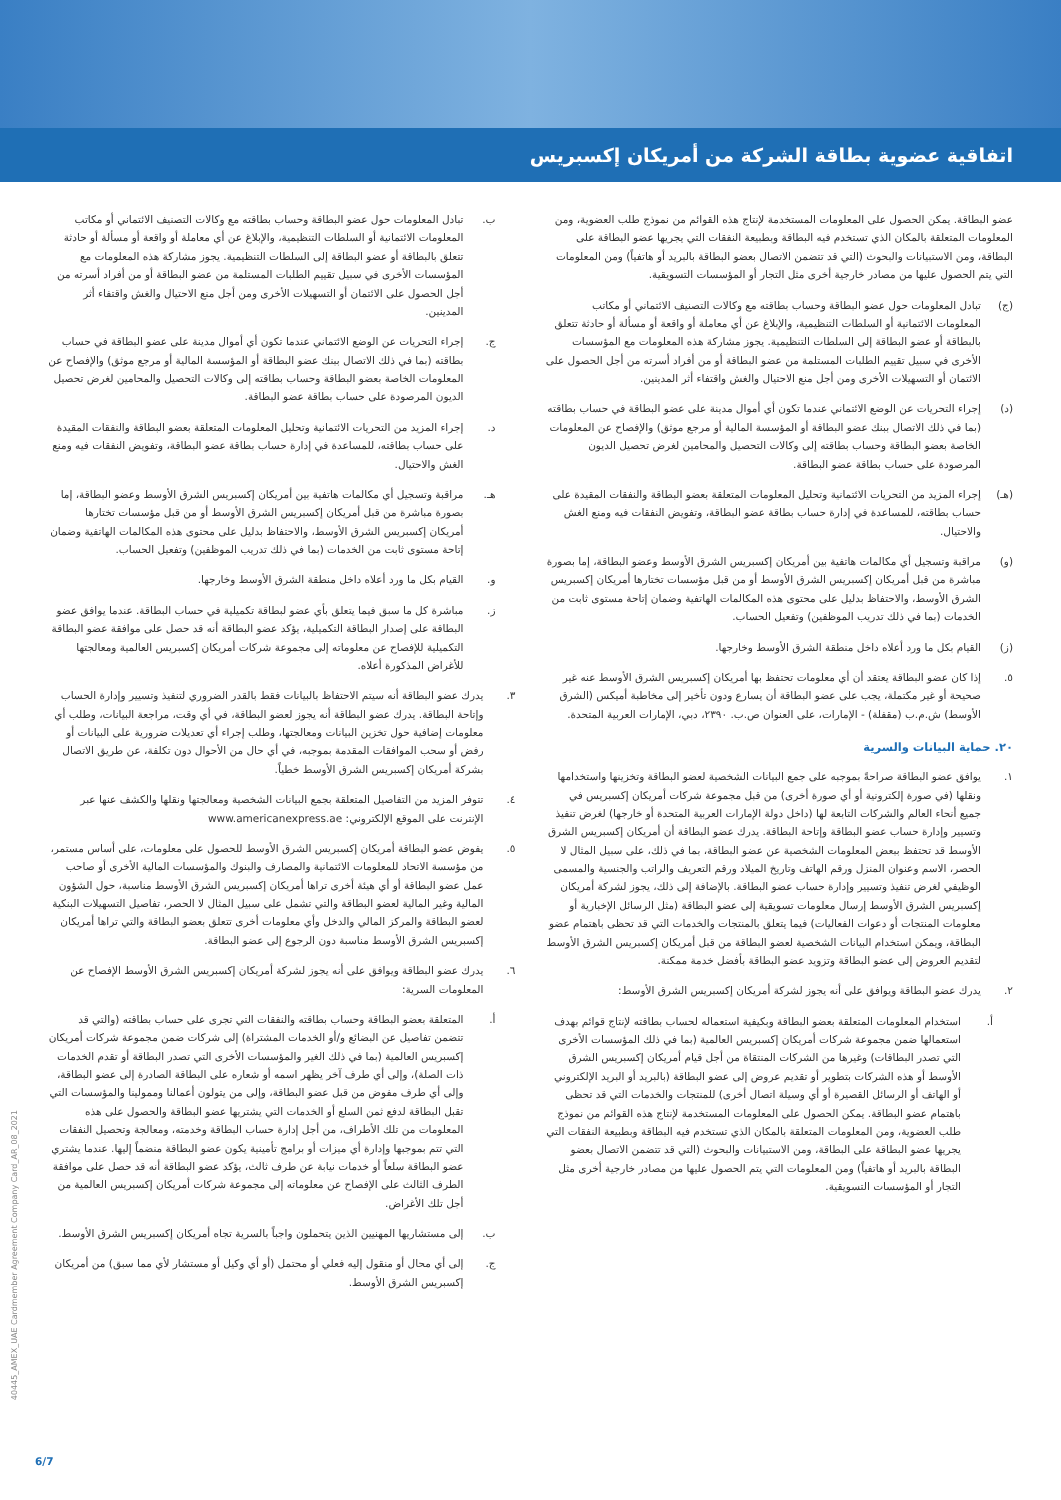اتفاقية عضوية بطاقة الشركة من أمريكان إكسبريس
عضو البطاقة. يمكن الحصول على المعلومات المستخدمة لإنتاج هذه القوائم من نموذج طلب العضوية، ومن المعلومات المتعلقة بالمكان الذي تستخدم فيه البطاقة وبطبيعة النفقات التي يجريها عضو البطاقة على البطاقة، ومن الاستبيانات والبحوث (التي قد تتضمن الاتصال بعضو البطاقة بالبريد أو هاتفياً) ومن المعلومات التي يتم الحصول عليها من مصادر خارجية أخرى مثل التجار أو المؤسسات التسويقية.
(ج) تبادل المعلومات حول عضو البطاقة وحساب بطاقته مع وكالات التصنيف الائتماني أو مكاتب المعلومات الائتمانية أو السلطات التنظيمية، والإبلاغ عن أي معاملة أو واقعة أو مسألة أو حادثة تتعلق بالبطاقة أو عضو البطاقة إلى السلطات التنظيمية. يجوز مشاركة هذه المعلومات مع المؤسسات الأخرى في سبيل تقييم الطلبات المستلمة من عضو البطاقة أو من أفراد أسرته من أجل الحصول على الائتمان أو التسهيلات الأخرى ومن أجل منع الاحتيال والغش واقتفاء أثر المدينين.
(د) إجراء التحريات عن الوضع الائتماني عندما تكون أي أموال مدينة على عضو البطاقة في حساب بطاقته (بما في ذلك الاتصال ببنك عضو البطاقة أو المؤسسة المالية أو مرجع موثق) والإفصاح عن المعلومات الخاصة بعضو البطاقة وحساب بطاقته إلى وكالات التحصيل والمحامين لغرض تحصيل الديون المرصودة على حساب بطاقة عضو البطاقة.
(هـ) إجراء المزيد من التحريات الائتمانية وتحليل المعلومات المتعلقة بعضو البطاقة والنفقات المقيدة على حساب بطاقته، للمساعدة في إدارة حساب بطاقة عضو البطاقة، وتفويض النفقات فيه ومنع الغش والاحتيال.
(و) مراقبة وتسجيل أي مكالمات هاتفية بين أمريكان إكسبريس الشرق الأوسط وعضو البطاقة، إما بصورة مباشرة من قبل أمريكان إكسبريس الشرق الأوسط أو من قبل مؤسسات تختارها أمريكان إكسبريس الشرق الأوسط، والاحتفاظ بدليل على محتوى هذه المكالمات الهاتفية وضمان إتاحة مستوى ثابت من الخدمات (بما في ذلك تدريب الموظفين) وتفعيل الحساب.
(ز) القيام بكل ما ورد أعلاه داخل منطقة الشرق الأوسط وخارجها.
٥. إذا كان عضو البطاقة يعتقد أن أي معلومات تحتفظ بها أمريكان إكسبريس الشرق الأوسط عنه غير صحيحة أو غير مكتملة، يجب على عضو البطاقة أن يسارع ودون تأخير إلى مخاطبة أميكس (الشرق الأوسط) ش.م.ب (مقفلة) - الإمارات، على العنوان ص.ب. ٢٣٩٠، دبي، الإمارات العربية المتحدة.
٢٠. حماية البيانات والسرية
١. يوافق عضو البطاقة صراحةً بموجبه على جمع البيانات الشخصية لعضو البطاقة وتخزينها واستخدامها ونقلها (في صورة إلكترونية أو أي صورة أخرى) من قبل مجموعة شركات أمريكان إكسبريس في جميع أنحاء العالم والشركات التابعة لها (داخل دولة الإمارات العربية المتحدة أو خارجها) لغرض تنفيذ وتسيير وإدارة حساب عضو البطاقة وإتاحة البطاقة. يدرك عضو البطاقة أن أمريكان إكسبريس الشرق الأوسط قد تحتفظ ببعض المعلومات الشخصية عن عضو البطاقة، بما في ذلك، على سبيل المثال لا الحصر، الاسم وعنوان المنزل ورقم الهاتف وتاريخ الميلاد ورقم التعريف والراتب والجنسية والمسمى الوظيفي لغرض تنفيذ وتسيير وإدارة حساب عضو البطاقة. بالإضافة إلى ذلك، يجوز لشركة أمريكان إكسبريس الشرق الأوسط إرسال معلومات تسويقية إلى عضو البطاقة (مثل الرسائل الإخبارية أو معلومات المنتجات أو دعوات الفعاليات) فيما يتعلق بالمنتجات والخدمات التي قد تحظى باهتمام عضو البطاقة، ويمكن استخدام البيانات الشخصية لعضو البطاقة من قبل أمريكان إكسبريس الشرق الأوسط لتقديم العروض إلى عضو البطاقة وتزويد عضو البطاقة بأفضل خدمة ممكنة.
٢. يدرك عضو البطاقة ويوافق على أنه يجوز لشركة أمريكان إكسبريس الشرق الأوسط:
أ. استخدام المعلومات المتعلقة بعضو البطاقة وبكيفية استعماله لحساب بطاقته لإنتاج قوائم بهدف استعمالها ضمن مجموعة شركات أمريكان إكسبريس العالمية (بما في ذلك المؤسسات الأخرى التي تصدر البطاقات) وغيرها من الشركات المنتقاة من أجل قيام أمريكان إكسبريس الشرق الأوسط أو هذه الشركات بتطوير أو تقديم عروض إلى عضو البطاقة (بالبريد أو البريد الإلكتروني أو الهاتف أو الرسائل القصيرة أو أي وسيلة اتصال أخرى) للمنتجات والخدمات التي قد تحظى باهتمام عضو البطاقة. يمكن الحصول على المعلومات المستخدمة لإنتاج هذه القوائم من نموذج طلب العضوية، ومن المعلومات المتعلقة بالمكان الذي تستخدم فيه البطاقة وبطبيعة النفقات التي يجريها عضو البطاقة على البطاقة، ومن الاستبيانات والبحوث (التي قد تتضمن الاتصال بعضو البطاقة بالبريد أو هاتفياً) ومن المعلومات التي يتم الحصول عليها من مصادر خارجية أخرى مثل التجار أو المؤسسات التسويقية.
ب. تبادل المعلومات حول عضو البطاقة وحساب بطاقته مع وكالات التصنيف الائتماني أو مكاتب المعلومات الائتمانية أو السلطات التنظيمية، والإبلاغ عن أي معاملة أو واقعة أو مسألة أو حادثة تتعلق بالبطاقة أو عضو البطاقة إلى السلطات التنظيمية. يجوز مشاركة هذه المعلومات مع المؤسسات الأخرى في سبيل تقييم الطلبات المستلمة من عضو البطاقة أو من أفراد أسرته من أجل الحصول على الائتمان أو التسهيلات الأخرى ومن أجل منع الاحتيال والغش واقتفاء أثر المدينين.
ج. إجراء التحريات عن الوضع الائتماني عندما تكون أي أموال مدينة على عضو البطاقة في حساب بطاقته (بما في ذلك الاتصال ببنك عضو البطاقة أو المؤسسة المالية أو مرجع موثق) والإفصاح عن المعلومات الخاصة بعضو البطاقة وحساب بطاقته إلى وكالات التحصيل والمحامين لغرض تحصيل الديون المرصودة على حساب بطاقة عضو البطاقة.
د. إجراء المزيد من التحريات الائتمانية وتحليل المعلومات المتعلقة بعضو البطاقة والنفقات المقيدة على حساب بطاقته، للمساعدة في إدارة حساب بطاقة عضو البطاقة، وتفويض النفقات فيه ومنع الغش والاحتيال.
هـ. مراقبة وتسجيل أي مكالمات هاتفية بين أمريكان إكسبريس الشرق الأوسط وعضو البطاقة، إما بصورة مباشرة من قبل أمريكان إكسبريس الشرق الأوسط أو من قبل مؤسسات تختارها أمريكان إكسبريس الشرق الأوسط، والاحتفاظ بدليل على محتوى هذه المكالمات الهاتفية وضمان إتاحة مستوى ثابت من الخدمات (بما في ذلك تدريب الموظفين) وتفعيل الحساب.
و. القيام بكل ما ورد أعلاه داخل منطقة الشرق الأوسط وخارجها.
ز. مباشرة كل ما سبق فيما يتعلق بأي عضو لبطاقة تكميلية في حساب البطاقة. عندما يوافق عضو البطاقة على إصدار البطاقة التكميلية، يؤكد عضو البطاقة أنه قد حصل على موافقة عضو البطاقة التكميلية للإفصاح عن معلوماته إلى مجموعة شركات أمريكان إكسبريس العالمية ومعالجتها للأغراض المذكورة أعلاه.
٣. يدرك عضو البطاقة أنه سيتم الاحتفاظ بالبيانات فقط بالقدر الضروري لتنفيذ وتسيير وإدارة الحساب وإتاحة البطاقة. يدرك عضو البطاقة أنه يجوز لعضو البطاقة، في أي وقت، مراجعة البيانات، وطلب أي معلومات إضافية حول تخزين البيانات ومعالجتها، وطلب إجراء أي تعديلات ضرورية على البيانات أو رفض أو سحب الموافقات المقدمة بموجبه، في أي حال من الأحوال دون تكلفة، عن طريق الاتصال بشركة أمريكان إكسبريس الشرق الأوسط خطياً.
٤. تتوفر المزيد من التفاصيل المتعلقة بجمع البيانات الشخصية ومعالجتها ونقلها والكشف عنها عبر الإنترنت على الموقع الإلكتروني: www.americanexpress.ae
٥. يفوض عضو البطاقة أمريكان إكسبريس الشرق الأوسط للحصول على معلومات، على أساس مستمر، من مؤسسة الاتحاد للمعلومات الائتمانية والمصارف والبنوك والمؤسسات المالية الأخرى أو صاحب عمل عضو البطاقة أو أي هيئة أخرى تراها أمريكان إكسبريس الشرق الأوسط مناسبة، حول الشؤون المالية وغير المالية لعضو البطاقة والتي تشمل على سبيل المثال لا الحصر، تفاصيل التسهيلات البنكية لعضو البطاقة والمركز المالي والدخل وأي معلومات أخرى تتعلق بعضو البطاقة والتي تراها أمريكان إكسبريس الشرق الأوسط مناسبة دون الرجوع إلى عضو البطاقة.
٦. يدرك عضو البطاقة ويوافق على أنه يجوز لشركة أمريكان إكسبريس الشرق الأوسط الإفصاح عن المعلومات السرية:
أ. المتعلقة بعضو البطاقة وحساب بطاقته والنفقات التي تجرى على حساب بطاقته (والتي قد تتضمن تفاصيل عن البضائع و/أو الخدمات المشتراة) إلى شركات ضمن مجموعة شركات أمريكان إكسبريس العالمية (بما في ذلك الغير والمؤسسات الأخرى التي تصدر البطاقة أو تقدم الخدمات ذات الصلة)، وإلى أي طرف آخر يظهر اسمه أو شعاره على البطاقة الصادرة إلى عضو البطاقة، وإلى أي طرف مفوض من قبل عضو البطاقة، وإلى من يتولون أعمالنا وممولينا والمؤسسات التي تقبل البطاقة لدفع ثمن السلع أو الخدمات التي يشتريها عضو البطاقة والحصول على هذه المعلومات من تلك الأطراف، من أجل إدارة حساب البطاقة وخدمته، ومعالجة وتحصيل النفقات التي تتم بموجبها وإدارة أي ميزات أو برامج تأمينية يكون عضو البطاقة منضماً إليها. عندما يشتري عضو البطاقة سلعاً أو خدمات نيابة عن طرف ثالث، يؤكد عضو البطاقة أنه قد حصل على موافقة الطرف الثالث على الإفصاح عن معلوماته إلى مجموعة شركات أمريكان إكسبريس العالمية من أجل تلك الأغراض.
ب. إلى مستشاريها المهنيين الذين يتحملون واجباً بالسرية تجاه أمريكان إكسبريس الشرق الأوسط.
ج. إلى أي محال أو منقول إليه فعلي أو محتمل (أو أي وكيل أو مستشار لأي مما سبق) من أمريكان إكسبريس الشرق الأوسط.
40445_AMEX_UAE Cardmember Agreement Company Card_AR_08_2021
6/7